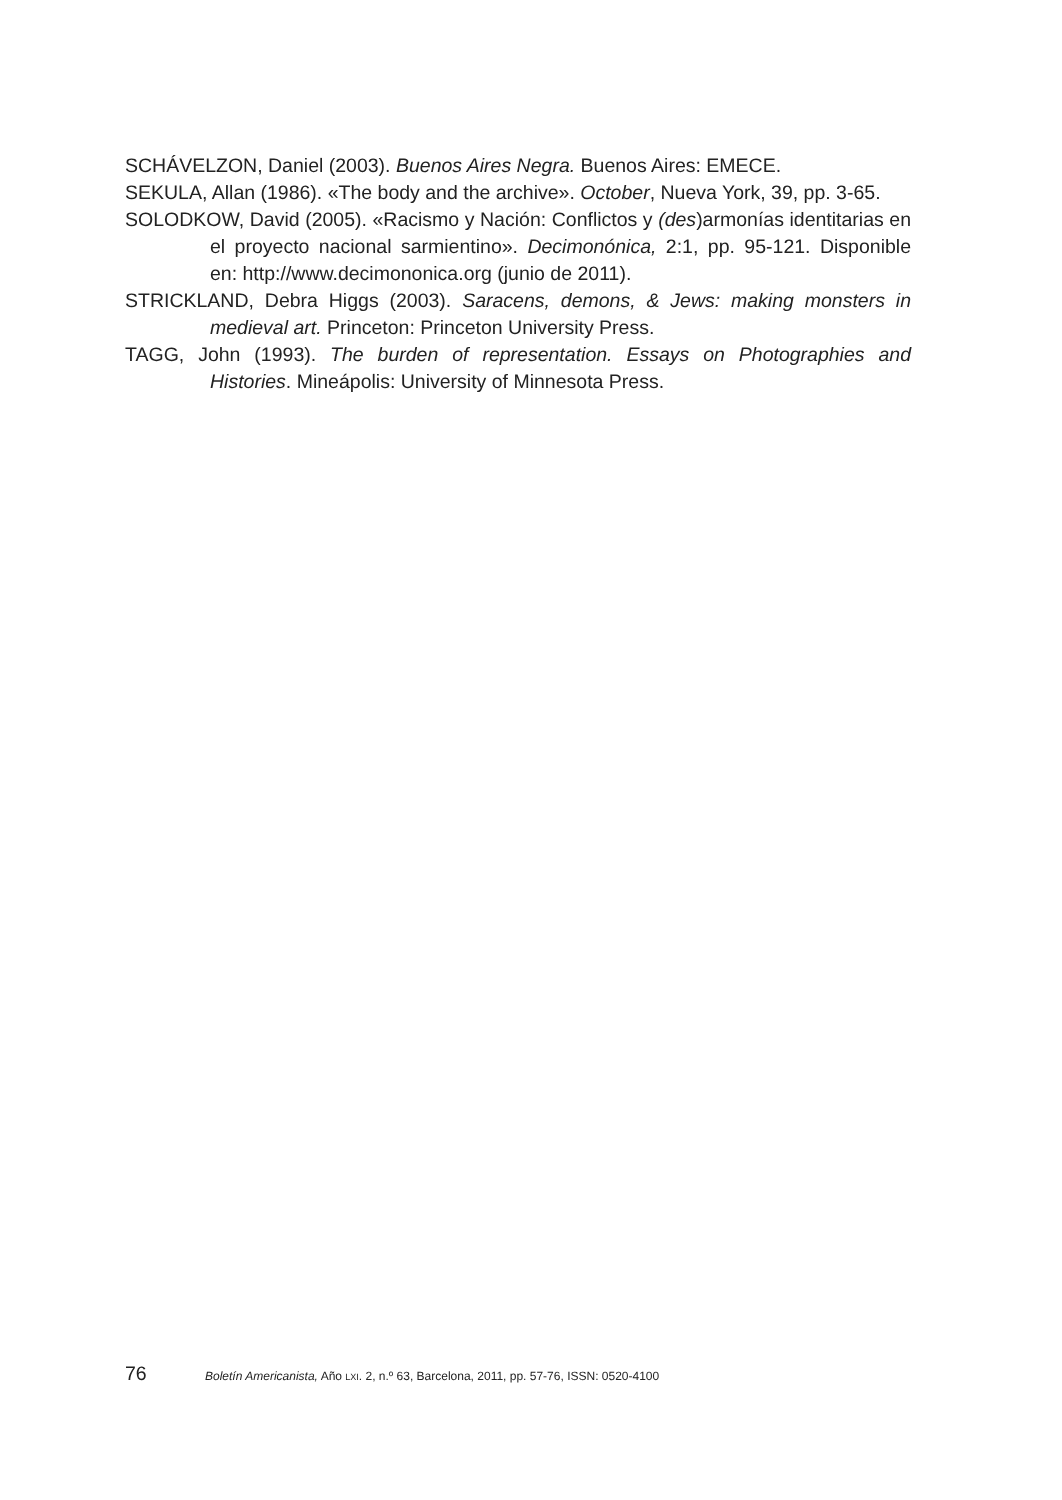SCHÁVELZON, Daniel (2003). Buenos Aires Negra. Buenos Aires: EMECE.
SEKULA, Allan (1986). «The body and the archive». October, Nueva York, 39, pp. 3-65.
SOLODKOW, David (2005). «Racismo y Nación: Conflictos y (des)armonías identitarias en el proyecto nacional sarmientino». Decimonónica, 2:1, pp. 95-121. Disponible en: http://www.decimononica.org (junio de 2011).
STRICKLAND, Debra Higgs (2003). Saracens, demons, & Jews: making monsters in medieval art. Princeton: Princeton University Press.
TAGG, John (1993). The burden of representation. Essays on Photographies and Histories. Mineápolis: University of Minnesota Press.
76 Boletín Americanista, Año LXI. 2, n.º 63, Barcelona, 2011, pp. 57-76, ISSN: 0520-4100